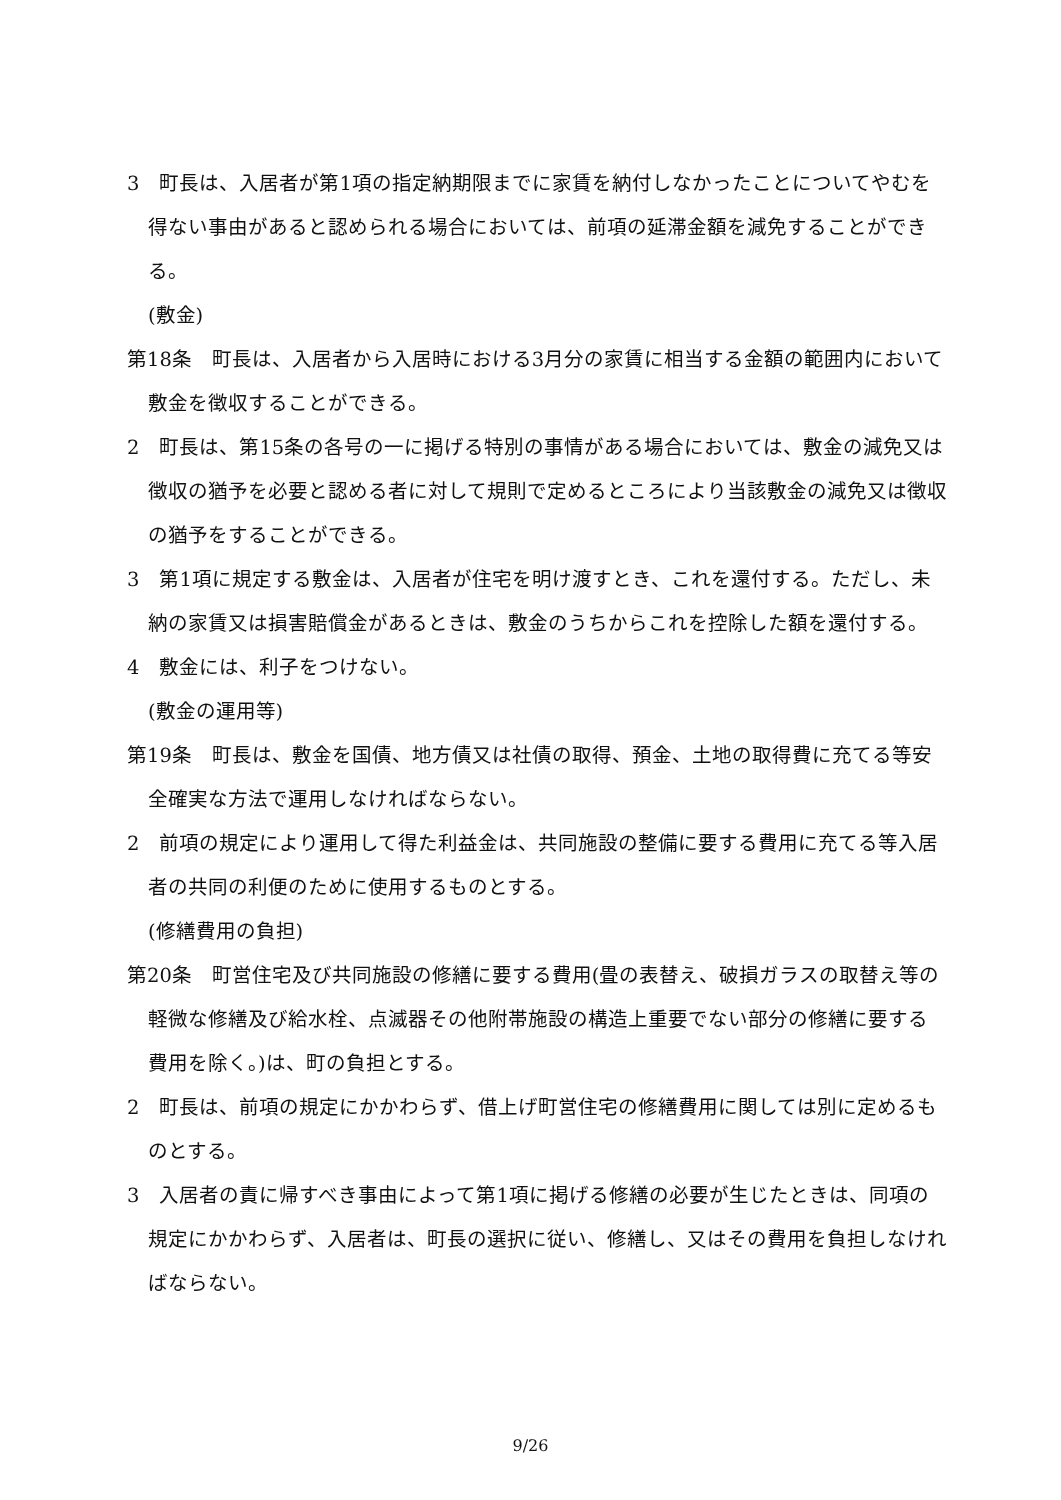3　町長は、入居者が第1項の指定納期限までに家賃を納付しなかったことについてやむを得ない事由があると認められる場合においては、前項の延滞金額を減免することができる。
(敷金)
第18条　町長は、入居者から入居時における3月分の家賃に相当する金額の範囲内において敷金を徴収することができる。
2　町長は、第15条の各号の一に掲げる特別の事情がある場合においては、敷金の減免又は徴収の猶予を必要と認める者に対して規則で定めるところにより当該敷金の減免又は徴収の猶予をすることができる。
3　第1項に規定する敷金は、入居者が住宅を明け渡すとき、これを還付する。ただし、未納の家賃又は損害賠償金があるときは、敷金のうちからこれを控除した額を還付する。
4　敷金には、利子をつけない。
(敷金の運用等)
第19条　町長は、敷金を国債、地方債又は社債の取得、預金、土地の取得費に充てる等安全確実な方法で運用しなければならない。
2　前項の規定により運用して得た利益金は、共同施設の整備に要する費用に充てる等入居者の共同の利便のために使用するものとする。
(修繕費用の負担)
第20条　町営住宅及び共同施設の修繕に要する費用(畳の表替え、破損ガラスの取替え等の軽微な修繕及び給水栓、点滅器その他附帯施設の構造上重要でない部分の修繕に要する費用を除く。)は、町の負担とする。
2　町長は、前項の規定にかかわらず、借上げ町営住宅の修繕費用に関しては別に定めるものとする。
3　入居者の責に帰すべき事由によって第1項に掲げる修繕の必要が生じたときは、同項の規定にかかわらず、入居者は、町長の選択に従い、修繕し、又はその費用を負担しなければならない。
9/26